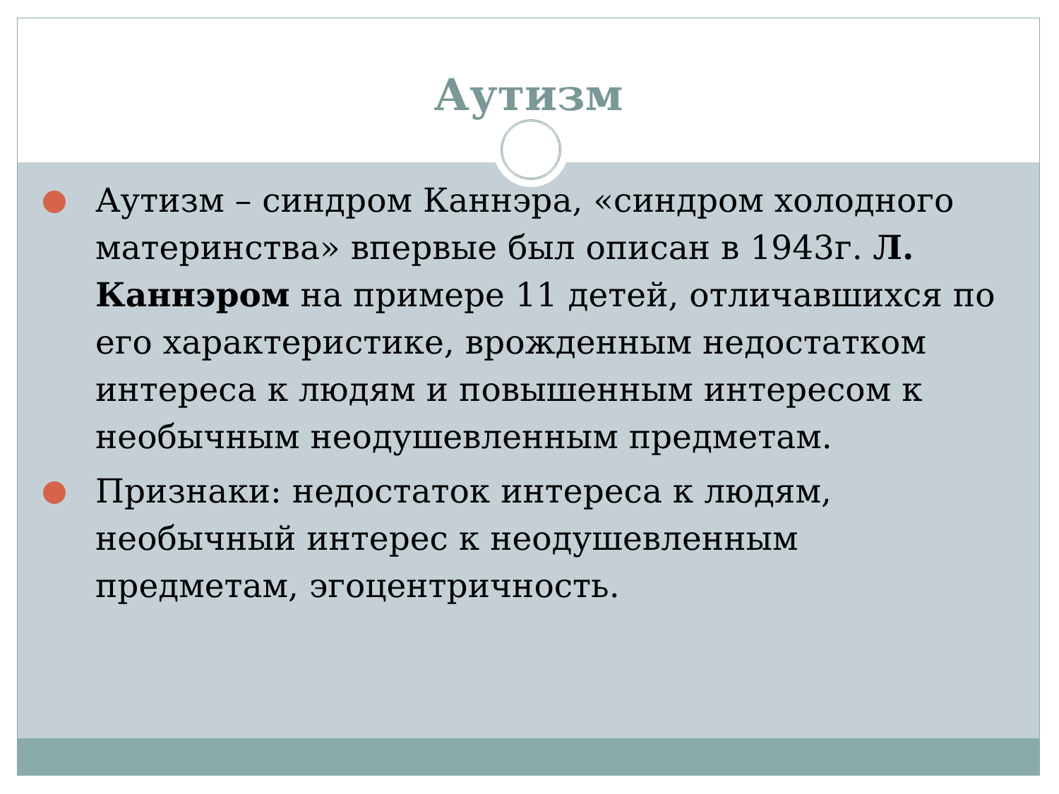Аутизм
Аутизм – синдром Каннэра, «синдром холодного материнства» впервые был описан в 1943г. Л. Каннэром на примере 11 детей, отличавшихся по его характеристике, врожденным недостатком интереса к людям и повышенным интересом к необычным неодушевленным предметам.
Признаки: недостаток интереса к людям, необычный интерес к неодушевленным предметам, эгоцентричность.